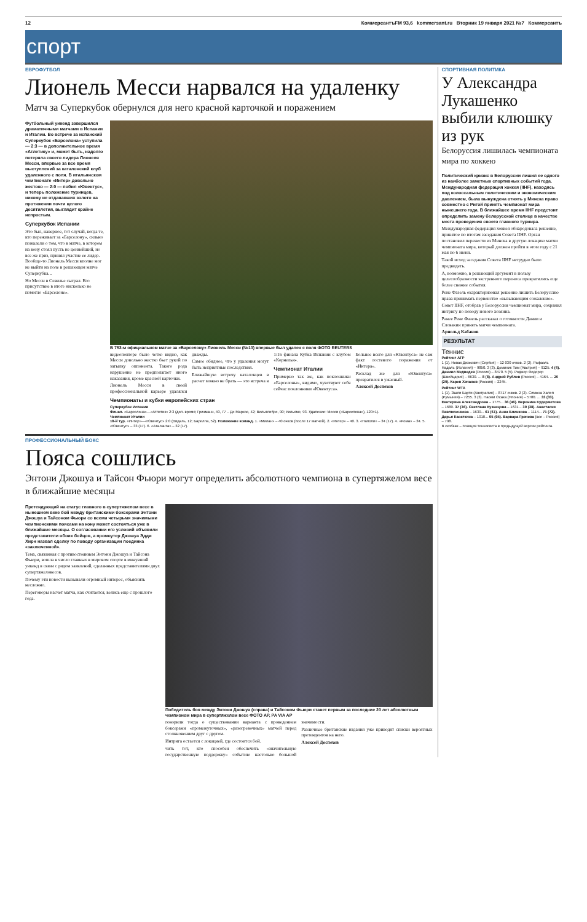12 КоммерсантъFM 93,6 kommersant.ru Вторник 19 января 2021 №7 Коммерсантъ
спорт
ЕВРОФУТБОЛ
Лионель Месси нарвался на удаленку
Матч за Суперкубок обернулся для него красной карточкой и поражением
Футбольный уикенд завершился драматичными матчами в Испании и Италии. Во встрече за испанский Суперкубок «Барселона» уступила — 2:3 — в дополнительное время «Атлетику» и, может быть, надолго потеряла своего лидера Лионеля Месси, впервые за все время выступлений за каталонский клуб удаленного с поля. В итальянском чемпионате «Интер» довольно жестоко — 2:0 — побил «Ювентус», и теперь положение туринцев, никому не отдававших золото на протяжении почти целого десятилетия, выглядит крайне непростым.
Суперкубок Испании
Это был, наверное, тот случай, когда те, кто переживает за «Барселону», сильно пожалели о том, что в матче, в котором на кону стоял пусть не ценнейший, но все же приз, принял участие ее лидер. Вообще-то Лионель Месси вполне мог не выйти на поле в решающем матче Суперкубка...
Но Месси в Севилье сыграл. Его присутствие в итоге нисколько не помогло «Барселоне».
В 753-м официальном матче за «Барселону» Лионель Месси (№10) впервые был удален с поля ФОТО REUTERS
видеоповторе было четко видно, как Месси довольно жестко бьет рукой по затылку оппонента. Такого рода нарушение не предполагает иного наказания, кроме красной карточки.
Лионель Месси в своей профессиональной карьере удалялся дважды.
Самое обидное, что у удаления могут быть неприятные последствия.
Ближайшую встречу каталонцев в расчет можно не брать — это встреча в 1/16 финала Кубка Испании с клубом «Корнелья».
Чемпионат Италии
Примерно так же, как поклонники «Барселоны», видимо, чувствуют себя сейчас поклонники «Ювентуса».
Больнее всего для «Ювентуса» не сам факт гостевого поражения от «Интера».
Расклад же для «Ювентуса» превратился в ужасный.
Алексей Доспехов
Чемпионаты и кубки европейских стран
Суперкубок Испании
Финал. «Барселона»—«Атлетик» 2:3 (доп. время; Гризманн, 40, 77 – Де Маркос, 42; Вильялибре, 90; Уильямс, 93. Удаление: Месси («Барселона»), 120+1).
Чемпионат Италии
18-й тур. «Интер»—«Ювентус» 2:0 (Видаль, 12; Барелла, 52). Положение команд. 1. «Милан» – 40 очков (после 17 матчей). 2. «Интер» – 40. 3. «Наполи» – 34 (17). 4. «Рома» – 34. 5. «Ювентус» – 33 (17). 6. «Аталанта» – 32 (17).
ПРОФЕССИОНАЛЬНЫЙ БОКС
Пояса сошлись
Энтони Джошуа и Тайсон Фьюри могут определить абсолютного чемпиона в супертяжелом весе в ближайшие месяцы
Претендующий на статус главного в супертяжелом весе в нынешнем веке бой между британскими боксерами Энтони Джошуа и Тайсоном Фьюри со всеми четырьмя значимыми чемпионскими поясами на кону может состояться уже в ближайшие месяцы. О согласовании его условий объявили представители обоих бойцов, а промоутер Джошуа Эдди Хирн назвал сделку по поводу организации поединка «заключенной».
Тема, связанная с противостоянием Энтони Джошуа и Тайсона Фьюри, вошла в число главных в мировом спорте в минувший уикенд в связи с рядом заявлений, сделанных представителями двух супертяжеловесов.
Почему эти новости вызывали огромный интерес, объяснить несложно.
Переговоры насчет матча, как считается, велись еще с прошлого года.
Победитель боя между Энтони Джошуа (справа) и Тайсоном Фьюри станет первым за последние 20 лет абсолютным чемпионом мира в супертяжелом весе ФОТО AP, PA VIA AP
говорили тогда о существовании варианта с проведением боксерами «промежуточных», «разогревочных» матчей перед столкновением друг с другом.
Интрига остается с локацией, где состоится бой.
чить тот, кто способен обеспечить «значительную государственную поддержку» событию настолько большой значимости.
Различные британские издания уже приводят списки вероятных претендентов на него.
Алексей Доспехов
СПОРТИВНАЯ ПОЛИТИКА
У Александра Лукашенко выбили клюшку из рук
Белоруссия лишилась чемпионата мира по хоккею
Политический кризис в Белоруссии лишил ее одного из наиболее заметных спортивных событий года. Международная федерация хоккея (IIHF), находясь под колоссальным политическим и экономическим давлением, была вынуждена отнять у Минска право совместно с Ригой принять чемпионат мира нынешнего года. В ближайшее время IIHF предстоит определить замену белорусской столице в качестве места проведения своего главного турнира.
Международная федерация хоккея обнародовала решение, принятое по итогам заседания Совета IIHF. Орган постановил перенести из Минска в другую локацию матчи чемпионата мира, который должен пройти в этом году с 21 мая по 6 июня.
Такой исход заседания Совета IIHF нетрудно было предвидеть.
А, возможно, в решающий аргумент в пользу целесообразности экстренного переноса превратились еще более свежие события.
Рене Фазель охарактеризовал решение лишить Белоруссию права принимать первенство «вызывающим сожаление».
Совет IIHF, отобрав у Белоруссии чемпионат мира, сохранил интригу по поводу нового хозяина.
Ранее Рене Фазель рассказал о готовности Дании и Словакии принять матчи чемпионата.
Арнольд Кабанов
РЕЗУЛЬТАТ
Теннис
Рейтинг ATP
1 (1). Новак Джокович (Сербия) – 12 030 очков. 2 (2). Рафаэль Надаль (Испания) – 9850. 3 (3). Доминик Тим (Австрия) – 9125. 4 (4). Даниил Медведев (Россия) – 8470. 5 (5). Роджер Федерер (Швейцария) – 6630. ... 8 (8). Андрей Рублев (Россия) – 4164. ... 20 (20). Карен Хачанов (Россия) – 2245.
Рейтинг WTA
1 (1). Эшли Барти (Австралия) – 8717 очков. 2 (2). Симона Халеп (Румыния) – 7255. 3 (3). Наоми Осака (Япония) – 5780. ... 33 (33). Екатерина Александрова – 1775... 36 (46). Вероника Кудерметова – 1680. 37 (36). Светлана Кузнецова – 1631... 39 (38). Анастасия Павлюченкова – 1630... 61 (61). Анна Блинкова – 1114... 71 (72). Дарья Касаткина – 1010... 95 (94). Варвара Грачева (все – Россия) – 798.
В скобках – позиция теннисиста в предыдущей версии рейтинга.